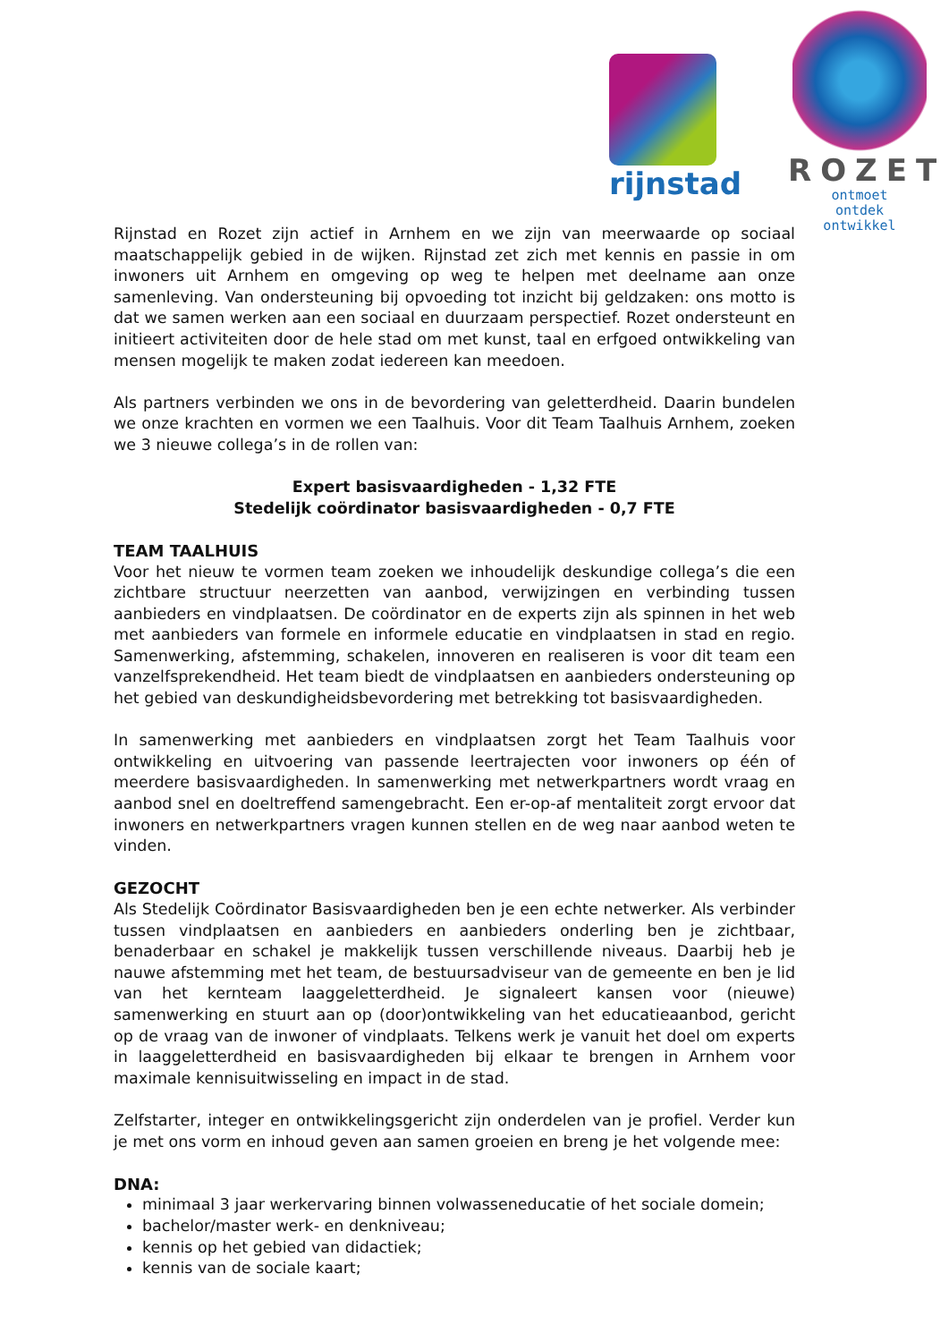rijnstad
ROZET
ontmoet
ontdek
ontwikkel
Rijnstad en Rozet zijn actief in Arnhem en we zijn van meerwaarde op sociaal maatschappelijk gebied in de wijken. Rijnstad zet zich met kennis en passie in om inwoners uit Arnhem en omgeving op weg te helpen met deelname aan onze samenleving. Van ondersteuning bij opvoeding tot inzicht bij geldzaken: ons motto is dat we samen werken aan een sociaal en duurzaam perspectief. Rozet ondersteunt en initieert activiteiten door de hele stad om met kunst, taal en erfgoed ontwikkeling van mensen mogelijk te maken zodat iedereen kan meedoen.
Als partners verbinden we ons in de bevordering van geletterdheid. Daarin bundelen we onze krachten en vormen we een Taalhuis. Voor dit Team Taalhuis Arnhem, zoeken we 3 nieuwe collega’s in de rollen van:
Expert basisvaardigheden - 1,32 FTE
Stedelijk coördinator basisvaardigheden - 0,7 FTE
TEAM TAALHUIS
Voor het nieuw te vormen team zoeken we inhoudelijk deskundige collega’s die een zichtbare structuur neerzetten van aanbod, verwijzingen en verbinding tussen aanbieders en vindplaatsen. De coördinator en de experts zijn als spinnen in het web met aanbieders van formele en informele educatie en vindplaatsen in stad en regio. Samenwerking, afstemming, schakelen, innoveren en realiseren is voor dit team een vanzelfsprekendheid. Het team biedt de vindplaatsen en aanbieders ondersteuning op het gebied van deskundigheidsbevordering met betrekking tot basisvaardigheden.
In samenwerking met aanbieders en vindplaatsen zorgt het Team Taalhuis voor ontwikkeling en uitvoering van passende leertrajecten voor inwoners op één of meerdere basisvaardigheden. In samenwerking met netwerkpartners wordt vraag en aanbod snel en doeltreffend samengebracht. Een er-op-af mentaliteit zorgt ervoor dat inwoners en netwerkpartners vragen kunnen stellen en de weg naar aanbod weten te vinden.
GEZOCHT
Als Stedelijk Coördinator Basisvaardigheden ben je een echte netwerker. Als verbinder tussen vindplaatsen en aanbieders en aanbieders onderling ben je zichtbaar, benaderbaar en schakel je makkelijk tussen verschillende niveaus. Daarbij heb je nauwe afstemming met het team, de bestuursadviseur van de gemeente en ben je lid van het kernteam laaggeletterdheid. Je signaleert kansen voor (nieuwe) samenwerking en stuurt aan op (door)ontwikkeling van het educatieaanbod, gericht op de vraag van de inwoner of vindplaats. Telkens werk je vanuit het doel om experts in laaggeletterdheid en basisvaardigheden bij elkaar te brengen in Arnhem voor maximale kennisuitwisseling en impact in de stad.
Zelfstarter, integer en ontwikkelingsgericht zijn onderdelen van je profiel. Verder kun je met ons vorm en inhoud geven aan samen groeien en breng je het volgende mee:
DNA:
minimaal 3 jaar werkervaring binnen volwasseneducatie of het sociale domein;
bachelor/master werk- en denkniveau;
kennis op het gebied van didactiek;
kennis van de sociale kaart;